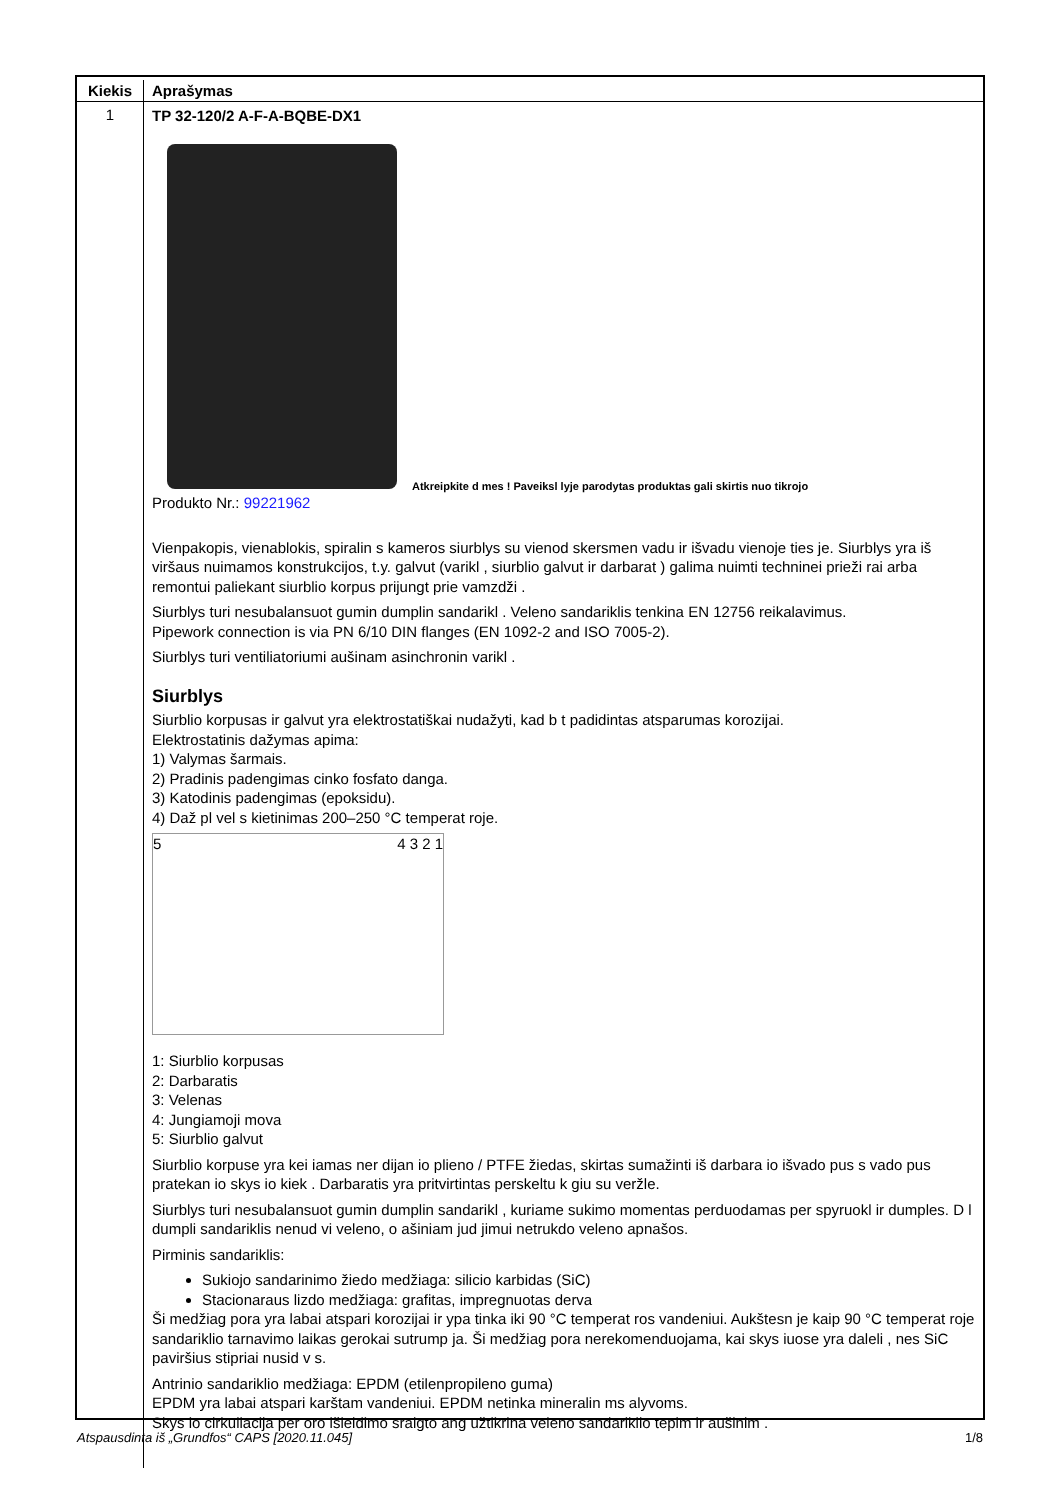| Kiekis | Aprašymas |
| --- | --- |
| 1 | TP 32-120/2 A-F-A-BQBE-DX1 Atkreipkite d mes ! Paveiksl lyje parodytas produktas gali skirtis nuo tikrojo Produkto Nr.: 99221962 Vienpakopis, vienablokis, spiralin s kameros siurblys su vienod skersmen vadu ir išvadu vienoje ties je. Siurblys yra iš viršaus nuimamos konstrukcijos, t.y. galvut (varikl , siurblio galvut ir darbarat ) galima nuimti techninei prieži rai arba remontui paliekant siurblio korpus prijungt prie vamzdži . Siurblys turi nesubalansuot gumin dumplin sandarikl . Veleno sandariklis tenkina EN 12756 reikalavimus. Pipework connection is via PN 6/10 DIN flanges (EN 1092-2 and ISO 7005-2). Siurblys turi ventiliatoriumi aušinam asinchronin varikl . Siurblys Siurblio korpusas ir galvut yra elektrostatiškai nudažyti, kad b t padidintas atsparumas korozijai. Elektrostatinis dažymas apima: 1) Valymas šarmais. 2) Pradinis padengimas cinko fosfato danga. 3) Katodinis padengimas (epoksidu). 4) Daž pl vel s kietinimas 200–250 °C temperat roje. 5 4 3 2 1 1: Siurblio korpusas 2: Darbaratis 3: Velenas 4: Jungiamoji mova 5: Siurblio galvut Siurblio korpuse yra kei iamas ner dijan io plieno / PTFE žiedas, skirtas sumažinti iš darbara io išvado pus s vado pus pratekan io skys io kiek . Darbaratis yra pritvirtintas perskeltu k giu su veržle. Siurblys turi nesubalansuot gumin dumplin sandarikl , kuriame sukimo momentas perduodamas per spyruokl ir dumples. D l dumpli sandariklis nenud vi veleno, o ašiniam jud jimui netrukdo veleno apnašos. Pirminis sandariklis: Sukiojo sandarinimo žiedo medžiaga: silicio karbidas (SiC) Stacionaraus lizdo medžiaga: grafitas, impregnuotas derva Ši medžiag pora yra labai atspari korozijai ir ypa tinka iki 90 °C temperat ros vandeniui. Aukštesn je kaip 90 °C temperat roje sandariklio tarnavimo laikas gerokai sutrump ja. Ši medžiag pora nerekomenduojama, kai skys iuose yra daleli , nes SiC paviršius stipriai nusid v s. Antrinio sandariklio medžiaga: EPDM (etilenpropileno guma) EPDM yra labai atspari karštam vandeniui. EPDM netinka mineralin ms alyvoms. Skys io cirkuliacija per oro išleidimo sraigto ang užtikrina veleno sandariklio tepim ir aušinim . |
Atspausdinta iš „Grundfos“ CAPS [2020.11.045] 1/8